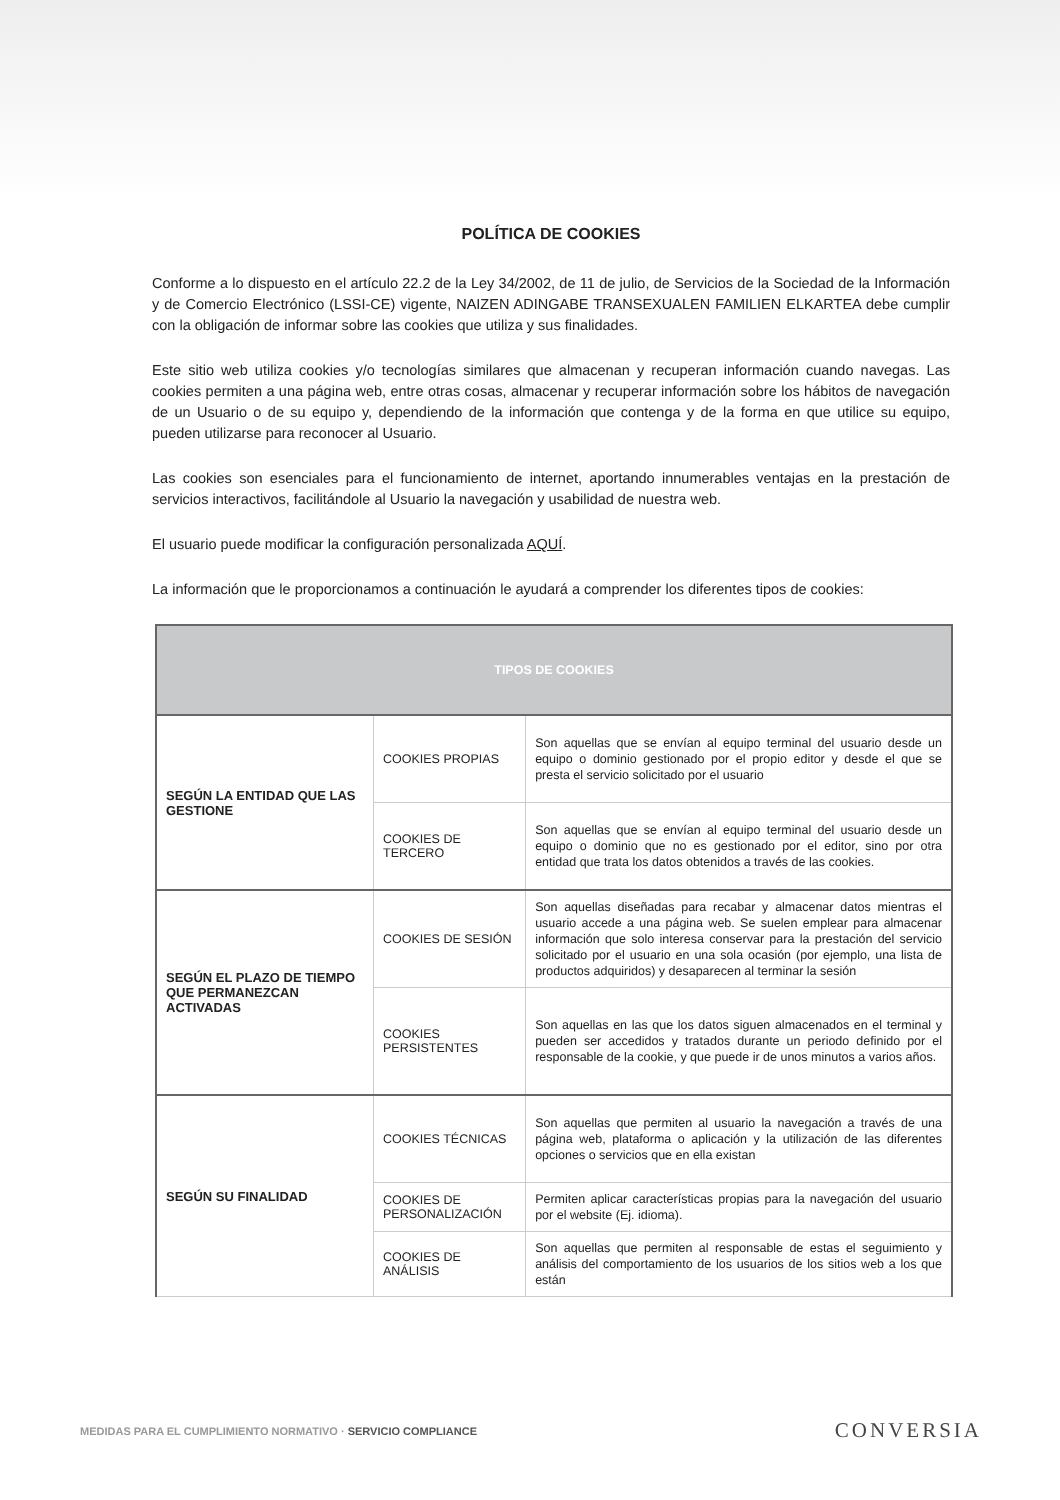POLÍTICA DE COOKIES
Conforme a lo dispuesto en el artículo 22.2 de la Ley 34/2002, de 11 de julio, de Servicios de la Sociedad de la Información y de Comercio Electrónico (LSSI-CE) vigente, NAIZEN ADINGABE TRANSEXUALEN FAMILIEN ELKARTEA debe cumplir con la obligación de informar sobre las cookies que utiliza y sus finalidades.
Este sitio web utiliza cookies y/o tecnologías similares que almacenan y recuperan información cuando navegas. Las cookies permiten a una página web, entre otras cosas, almacenar y recuperar información sobre los hábitos de navegación de un Usuario o de su equipo y, dependiendo de la información que contenga y de la forma en que utilice su equipo, pueden utilizarse para reconocer al Usuario.
Las cookies son esenciales para el funcionamiento de internet, aportando innumerables ventajas en la prestación de servicios interactivos, facilitándole al Usuario la navegación y usabilidad de nuestra web.
El usuario puede modificar la configuración personalizada AQUÍ.
La información que le proporcionamos a continuación le ayudará a comprender los diferentes tipos de cookies:
| TIPOS DE COOKIES | | |
| --- | --- | --- |
| SEGÚN LA ENTIDAD QUE LAS GESTIONE | COOKIES PROPIAS | Son aquellas que se envían al equipo terminal del usuario desde un equipo o dominio gestionado por el propio editor y desde el que se presta el servicio solicitado por el usuario |
| | COOKIES DE TERCERO | Son aquellas que se envían al equipo terminal del usuario desde un equipo o dominio que no es gestionado por el editor, sino por otra entidad que trata los datos obtenidos a través de las cookies. |
| SEGÚN EL PLAZO DE TIEMPO QUE PERMANEZCAN ACTIVADAS | COOKIES DE SESIÓN | Son aquellas diseñadas para recabar y almacenar datos mientras el usuario accede a una página web. Se suelen emplear para almacenar información que solo interesa conservar para la prestación del servicio solicitado por el usuario en una sola ocasión (por ejemplo, una lista de productos adquiridos) y desaparecen al terminar la sesión |
| | COOKIES PERSISTENTES | Son aquellas en las que los datos siguen almacenados en el terminal y pueden ser accedidos y tratados durante un periodo definido por el responsable de la cookie, y que puede ir de unos minutos a varios años. |
| SEGÚN SU FINALIDAD | COOKIES TÉCNICAS | Son aquellas que permiten al usuario la navegación a través de una página web, plataforma o aplicación y la utilización de las diferentes opciones o servicios que en ella existan |
| | COOKIES DE PERSONALIZACIÓN | Permiten aplicar características propias para la navegación del usuario por el website (Ej. idioma). |
| | COOKIES DE ANÁLISIS | Son aquellas que permiten al responsable de estas el seguimiento y análisis del comportamiento de los usuarios de los sitios web a los que están |
MEDIDAS PARA EL CUMPLIMIENTO NORMATIVO · SERVICIO COMPLIANCE CONVERSIA